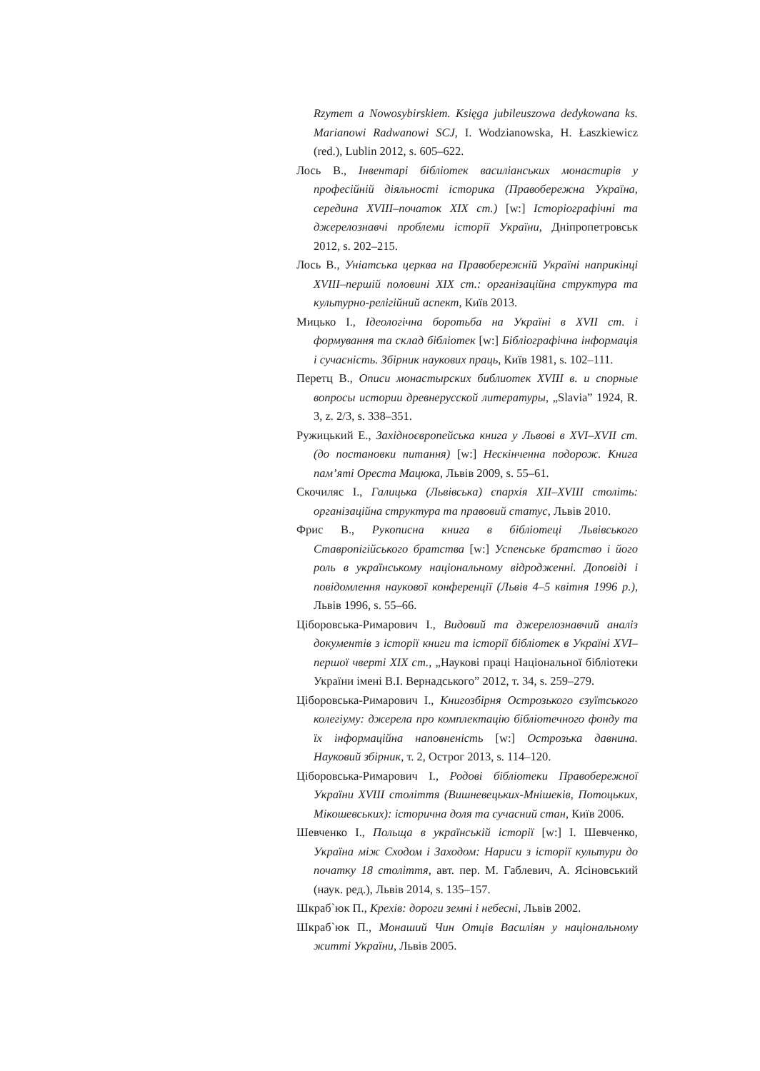Rzymem a Nowosybirskiem. Księga jubileuszowa dedykowana ks. Marianowi Radwanowi SCJ, I. Wodzianowska, H. Łaszkiewicz (red.), Lublin 2012, s. 605–622.
Лось В., Інвентарі бібліотек василіанських монастирів у професійній діяльності історика (Правобережна Україна, середина XVIII–початок XIX ст.) [w:] Історіографічні та джерелознавчі проблеми історії України, Дніпропетровськ 2012, s. 202–215.
Лось В., Уніатська церква на Правобережній Україні наприкінці XVIII–першій половині XIX ст.: організаційна структура та культурно-релігійний аспект, Київ 2013.
Мицько І., Ідеологічна боротьба на Україні в XVII ст. і формування та склад бібліотек [w:] Бібліографічна інформація і сучасність. Збірник наукових праць, Київ 1981, s. 102–111.
Перетц В., Описи монастырских библиотек XVIII в. и спорные вопросы истории древнерусской литературы, „Slavia” 1924, R. 3, z. 2/3, s. 338–351.
Ружицький Е., Західноєвропейська книга у Львові в XVI–XVII ст. (до постановки питання) [w:] Нескінченна подорож. Книга пам’яті Ореста Мацюка, Львів 2009, s. 55–61.
Скочиляс І., Галицька (Львівська) єпархія XII–XVIII століть: організаційна структура та правовий статус, Львів 2010.
Фрис В., Рукописна книга в бібліотеці Львівського Ставропігійського братства [w:] Успенське братство і його роль в українському національному відродженні. Доповіді і повідомлення наукової конференції (Львів 4–5 квітня 1996 р.), Львів 1996, s. 55–66.
Ціборовська-Римарович І., Видовий та джерелознавчий аналіз документів з історії книги та історії бібліотек в Україні XVI–першої чверті XIX ст., „Наукові праці Національної бібліотеки України імені В.І. Вернадського” 2012, т. 34, s. 259–279.
Ціборовська-Римарович І., Книгозбірня Острозького єзуїтського колегіуму: джерела про комплектацію бібліотечного фонду та їх інформаційна наповненість [w:] Острозька давнина. Науковий збірник, т. 2, Острог 2013, s. 114–120.
Ціборовська-Римарович І., Родові бібліотеки Правобережної України XVIII століття (Вишневецьких-Мнішеків, Потоцьких, Мікошевських): історична доля та сучасний стан, Київ 2006.
Шевченко І., Польща в українській історії [w:] І. Шевченко, Україна між Сходом і Заходом: Нариси з історії культури до початку 18 століття, авт. пер. М. Габлевич, А. Ясіновський (наук. ред.), Львів 2014, s. 135–157.
Шкраб`юк П., Крехів: дороги земні і небесні, Львів 2002.
Шкраб`юк П., Монаший Чин Отців Василіян у національному житті України, Львів 2005.